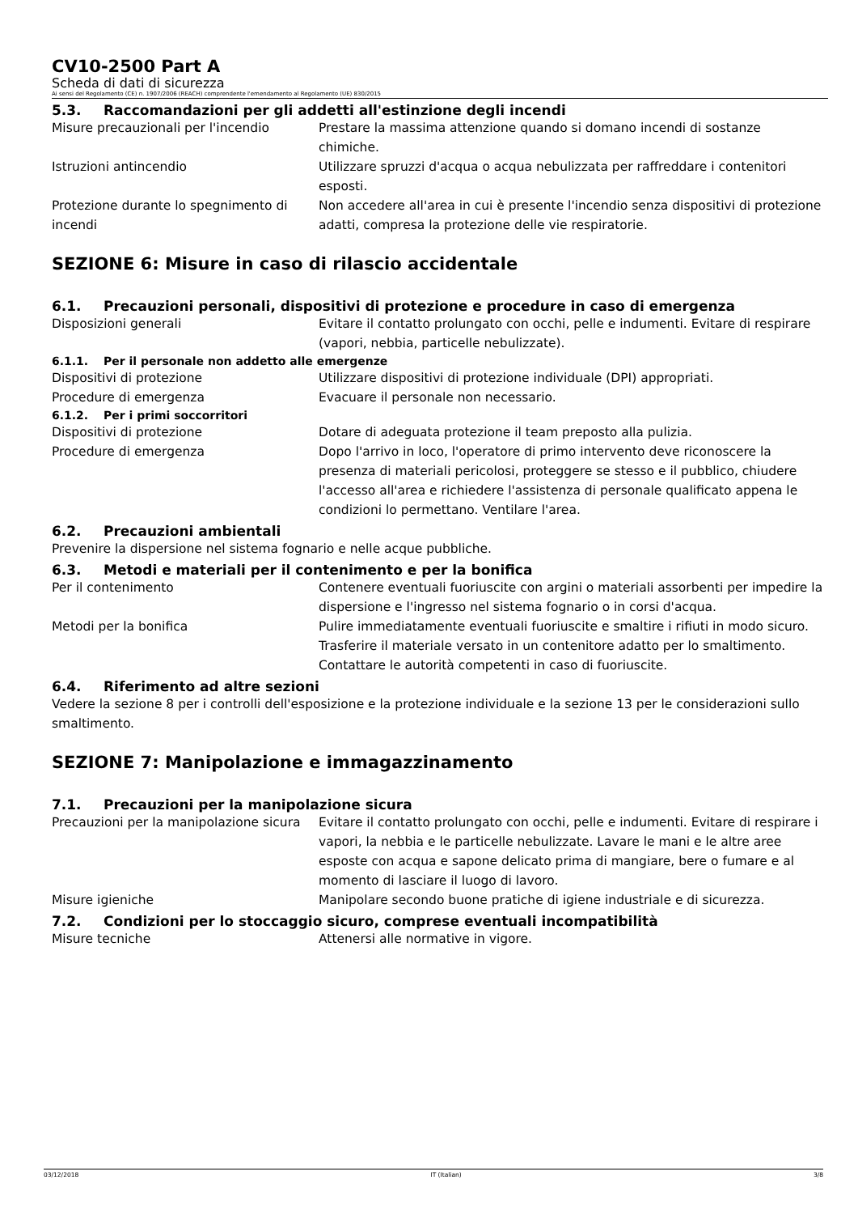CV10-2500 Part A
Scheda di dati di sicurezza
Ai sensi del Regolamento (CE) n. 1907/2006 (REACH) comprendente l'emendamento al Regolamento (UE) 830/2015
5.3. Raccomandazioni per gli addetti all'estinzione degli incendi
Misure precauzionali per l'incendio Prestare la massima attenzione quando si domano incendi di sostanze chimiche.
Istruzioni antincendio Utilizzare spruzzi d'acqua o acqua nebulizzata per raffreddare i contenitori esposti.
Protezione durante lo spegnimento di incendi
Non accedere all'area in cui è presente l'incendio senza dispositivi di protezione adatti, compresa la protezione delle vie respiratorie.
SEZIONE 6: Misure in caso di rilascio accidentale
6.1. Precauzioni personali, dispositivi di protezione e procedure in caso di emergenza
Disposizioni generali Evitare il contatto prolungato con occhi, pelle e indumenti. Evitare di respirare (vapori, nebbia, particelle nebulizzate).
6.1.1. Per il personale non addetto alle emergenze
Dispositivi di protezione Utilizzare dispositivi di protezione individuale (DPI) appropriati.
Procedure di emergenza Evacuare il personale non necessario.
6.1.2. Per i primi soccorritori
Dispositivi di protezione Dotare di adeguata protezione il team preposto alla pulizia.
Procedure di emergenza Dopo l'arrivo in loco, l'operatore di primo intervento deve riconoscere la presenza di materiali pericolosi, proteggere se stesso e il pubblico, chiudere l'accesso all'area e richiedere l'assistenza di personale qualificato appena le condizioni lo permettano. Ventilare l'area.
6.2. Precauzioni ambientali
Prevenire la dispersione nel sistema fognario e nelle acque pubbliche.
6.3. Metodi e materiali per il contenimento e per la bonifica
Per il contenimento Contenere eventuali fuoriuscite con argini o materiali assorbenti per impedire la dispersione e l'ingresso nel sistema fognario o in corsi d'acqua.
Metodi per la bonifica Pulire immediatamente eventuali fuoriuscite e smaltire i rifiuti in modo sicuro. Trasferire il materiale versato in un contenitore adatto per lo smaltimento. Contattare le autorità competenti in caso di fuoriuscite.
6.4. Riferimento ad altre sezioni
Vedere la sezione 8 per i controlli dell'esposizione e la protezione individuale e la sezione 13 per le considerazioni sullo smaltimento.
SEZIONE 7: Manipolazione e immagazzinamento
7.1. Precauzioni per la manipolazione sicura
Precauzioni per la manipolazione sicura
Evitare il contatto prolungato con occhi, pelle e indumenti. Evitare di respirare i vapori, la nebbia e le particelle nebulizzate. Lavare le mani e le altre aree esposte con acqua e sapone delicato prima di mangiare, bere o fumare e al momento di lasciare il luogo di lavoro.
Misure igieniche Manipolare secondo buone pratiche di igiene industriale e di sicurezza.
7.2. Condizioni per lo stoccaggio sicuro, comprese eventuali incompatibilità
Misure tecniche Attenersi alle normative in vigore.
03/12/2018 IT (Italian) 3/8